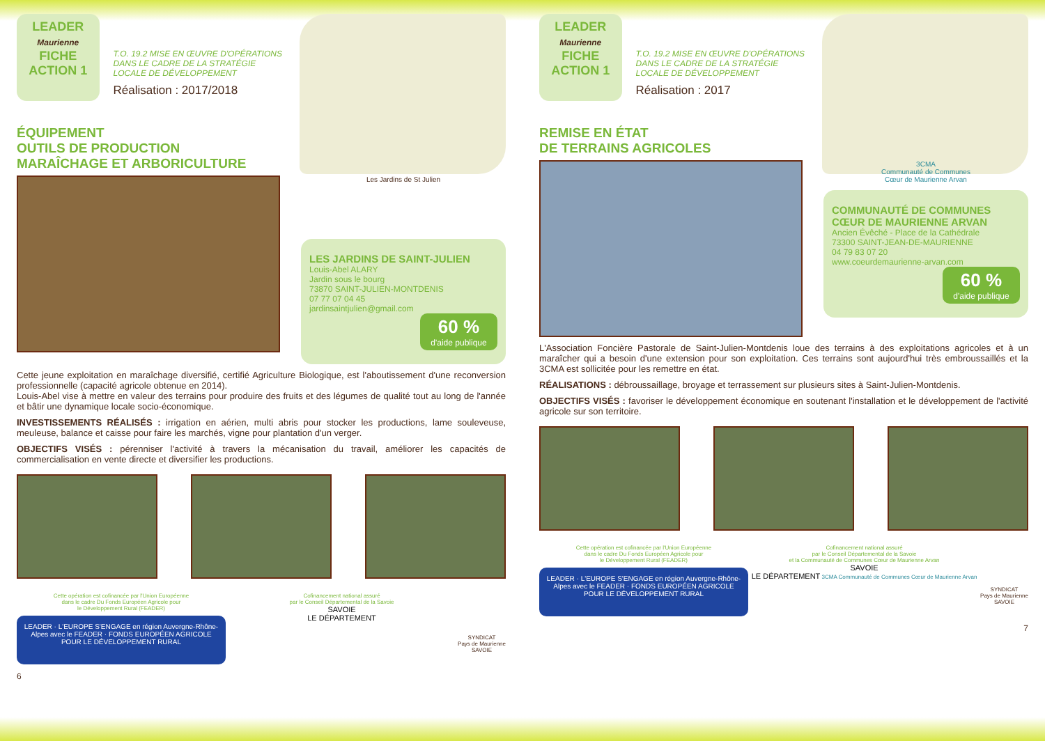LEADER
Maurienne
FICHE
ACTION 1
T.O. 19.2 MISE EN ŒUVRE D'OPÉRATIONS DANS LE CADRE DE LA STRATÉGIE LOCALE DE DÉVELOPPEMENT
Réalisation : 2017/2018
ÉQUIPEMENT
OUTILS DE PRODUCTION
MARAÎCHAGE ET ARBORICULTURE
Les Jardins de St Julien
LES JARDINS DE SAINT-JULIEN
Louis-Abel ALARY
Jardin sous le bourg
73870 SAINT-JULIEN-MONTDENIS
07 77 07 04 45
jardinsaintjulien@gmail.com
60 %
d'aide publique
Cette jeune exploitation en maraîchage diversifié, certifié Agriculture Biologique, est l'aboutissement d'une reconversion professionnelle (capacité agricole obtenue en 2014).
Louis-Abel vise à mettre en valeur des terrains pour produire des fruits et des légumes de qualité tout au long de l'année et bâtir une dynamique locale socio-économique.
INVESTISSEMENTS RÉALISÉS : irrigation en aérien, multi abris pour stocker les productions, lame souleveuse, meuleuse, balance et caisse pour faire les marchés, vigne pour plantation d'un verger.
OBJECTIFS VISÉS : pérenniser l'activité à travers la mécanisation du travail, améliorer les capacités de commercialisation en vente directe et diversifier les productions.
Cette opération est cofinancée par l'Union Européenne
dans le cadre Du Fonds Européen Agricole pour
le Développement Rural (FEADER)
LEADER · L'EUROPE S'ENGAGE en région Auvergne-Rhône-Alpes avec le FEADER · FONDS EUROPÉEN AGRICOLE POUR LE DÉVELOPPEMENT RURAL
Cofinancement national assuré
par le Conseil Départemental de la Savoie
SAVOIE
LE DÉPARTEMENT
SYNDICAT
Pays de Maurienne
SAVOIE
6
LEADER
Maurienne
FICHE
ACTION 1
T.O. 19.2 MISE EN ŒUVRE D'OPÉRATIONS DANS LE CADRE DE LA STRATÉGIE LOCALE DE DÉVELOPPEMENT
Réalisation : 2017
REMISE EN ÉTAT
DE TERRAINS AGRICOLES
3CMA
Communauté de Communes
Cœur de Maurienne Arvan
COMMUNAUTÉ DE COMMUNES CŒUR DE MAURIENNE ARVAN
Ancien Évêché - Place de la Cathédrale
73300 SAINT-JEAN-DE-MAURIENNE
04 79 83 07 20
www.coeurdemaurienne-arvan.com
60 %
d'aide publique
L'Association Foncière Pastorale de Saint-Julien-Montdenis loue des terrains à des exploitations agricoles et à un maraîcher qui a besoin d'une extension pour son exploitation. Ces terrains sont aujourd'hui très embroussaillés et la 3CMA est sollicitée pour les remettre en état.
RÉALISATIONS : débroussaillage, broyage et terrassement sur plusieurs sites à Saint-Julien-Montdenis.
OBJECTIFS VISÉS : favoriser le développement économique en soutenant l'installation et le développement de l'activité agricole sur son territoire.
Cette opération est cofinancée par l'Union Européenne
dans le cadre Du Fonds Européen Agricole pour
le Développement Rural (FEADER)
LEADER · L'EUROPE S'ENGAGE en région Auvergne-Rhône-Alpes avec le FEADER · FONDS EUROPÉEN AGRICOLE POUR LE DÉVELOPPEMENT RURAL
Cofinancement national assuré
par le Conseil Départemental de la Savoie
et la Communauté de Communes Cœur de Maurienne Arvan
SAVOIE
LE DÉPARTEMENT 3CMA Communauté de Communes Cœur de Maurienne Arvan
SYNDICAT
Pays de Maurienne
SAVOIE
7